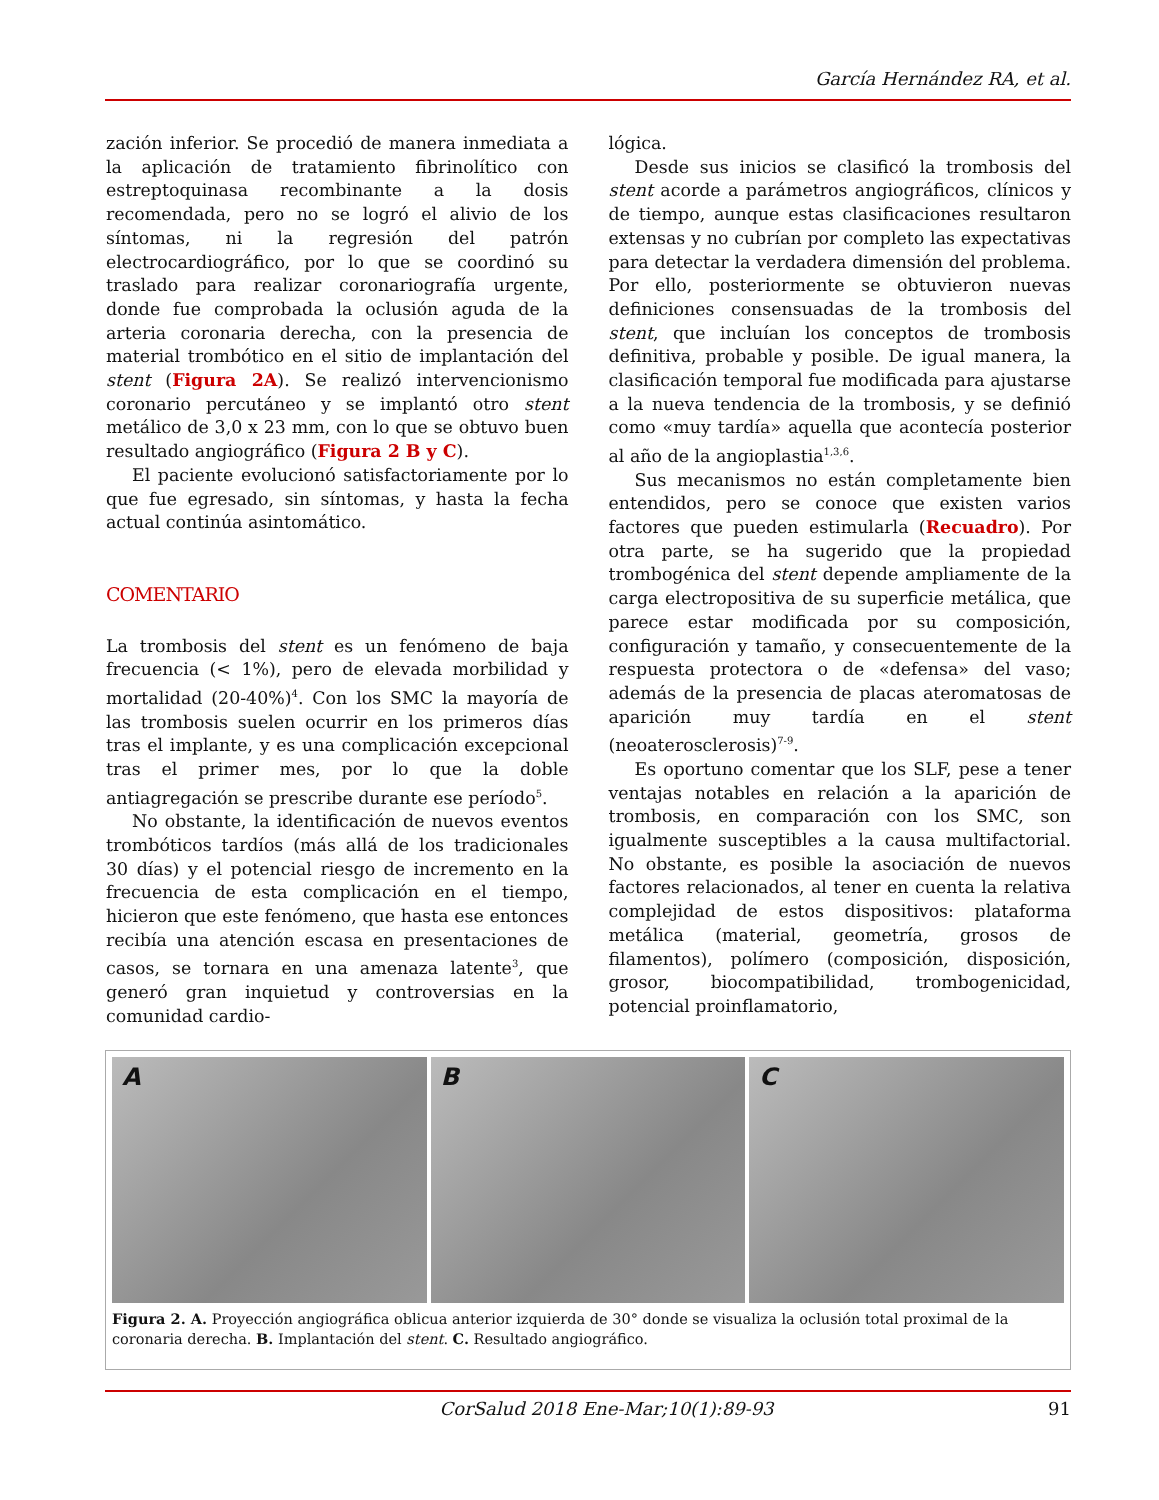García Hernández RA, et al.
zación inferior. Se procedió de manera inmediata a la aplicación de tratamiento fibrinolítico con estreptoquinasa recombinante a la dosis recomendada, pero no se logró el alivio de los síntomas, ni la regresión del patrón electrocardiográfico, por lo que se coordinó su traslado para realizar coronariografía urgente, donde fue comprobada la oclusión aguda de la arteria coronaria derecha, con la presencia de material trombótico en el sitio de implantación del stent (Figura 2A). Se realizó intervencionismo coronario percutáneo y se implantó otro stent metálico de 3,0 x 23 mm, con lo que se obtuvo buen resultado angiográfico (Figura 2 B y C).
El paciente evolucionó satisfactoriamente por lo que fue egresado, sin síntomas, y hasta la fecha actual continúa asintomático.
COMENTARIO
La trombosis del stent es un fenómeno de baja frecuencia (< 1%), pero de elevada morbilidad y mortalidad (20-40%)<sup>4</sup>. Con los SMC la mayoría de las trombosis suelen ocurrir en los primeros días tras el implante, y es una complicación excepcional tras el primer mes, por lo que la doble antiagregación se prescribe durante ese período<sup>5</sup>.
No obstante, la identificación de nuevos eventos trombóticos tardíos (más allá de los tradicionales 30 días) y el potencial riesgo de incremento en la frecuencia de esta complicación en el tiempo, hicieron que este fenómeno, que hasta ese entonces recibía una atención escasa en presentaciones de casos, se tornara en una amenaza latente<sup>3</sup>, que generó gran inquietud y controversias en la comunidad cardio-
lógica.
Desde sus inicios se clasificó la trombosis del stent acorde a parámetros angiográficos, clínicos y de tiempo, aunque estas clasificaciones resultaron extensas y no cubrían por completo las expectativas para detectar la verdadera dimensión del problema. Por ello, posteriormente se obtuvieron nuevas definiciones consensuadas de la trombosis del stent, que incluían los conceptos de trombosis definitiva, probable y posible. De igual manera, la clasificación temporal fue modificada para ajustarse a la nueva tendencia de la trombosis, y se definió como «muy tardía» aquella que acontecía posterior al año de la angioplastia<sup>1,3,6</sup>.
Sus mecanismos no están completamente bien entendidos, pero se conoce que existen varios factores que pueden estimularla (Recuadro). Por otra parte, se ha sugerido que la propiedad trombogénica del stent depende ampliamente de la carga electropositiva de su superficie metálica, que parece estar modificada por su composición, configuración y tamaño, y consecuentemente de la respuesta protectora o de «defensa» del vaso; además de la presencia de placas ateromatosas de aparición muy tardía en el stent (neoaterosclerosis)<sup>7-9</sup>.
Es oportuno comentar que los SLF, pese a tener ventajas notables en relación a la aparición de trombosis, en comparación con los SMC, son igualmente susceptibles a la causa multifactorial. No obstante, es posible la asociación de nuevos factores relacionados, al tener en cuenta la relativa complejidad de estos dispositivos: plataforma metálica (material, geometría, grosos de filamentos), polímero (composición, disposición, grosor, biocompatibilidad, trombogenicidad, potencial proinflamatorio,
A B C
Figura 2. A. Proyección angiográfica oblicua anterior izquierda de 30° donde se visualiza la oclusión total proximal de la coronaria derecha. B. Implantación del stent. C. Resultado angiográfico.
CorSalud 2018 Ene-Mar;10(1):89-93 91